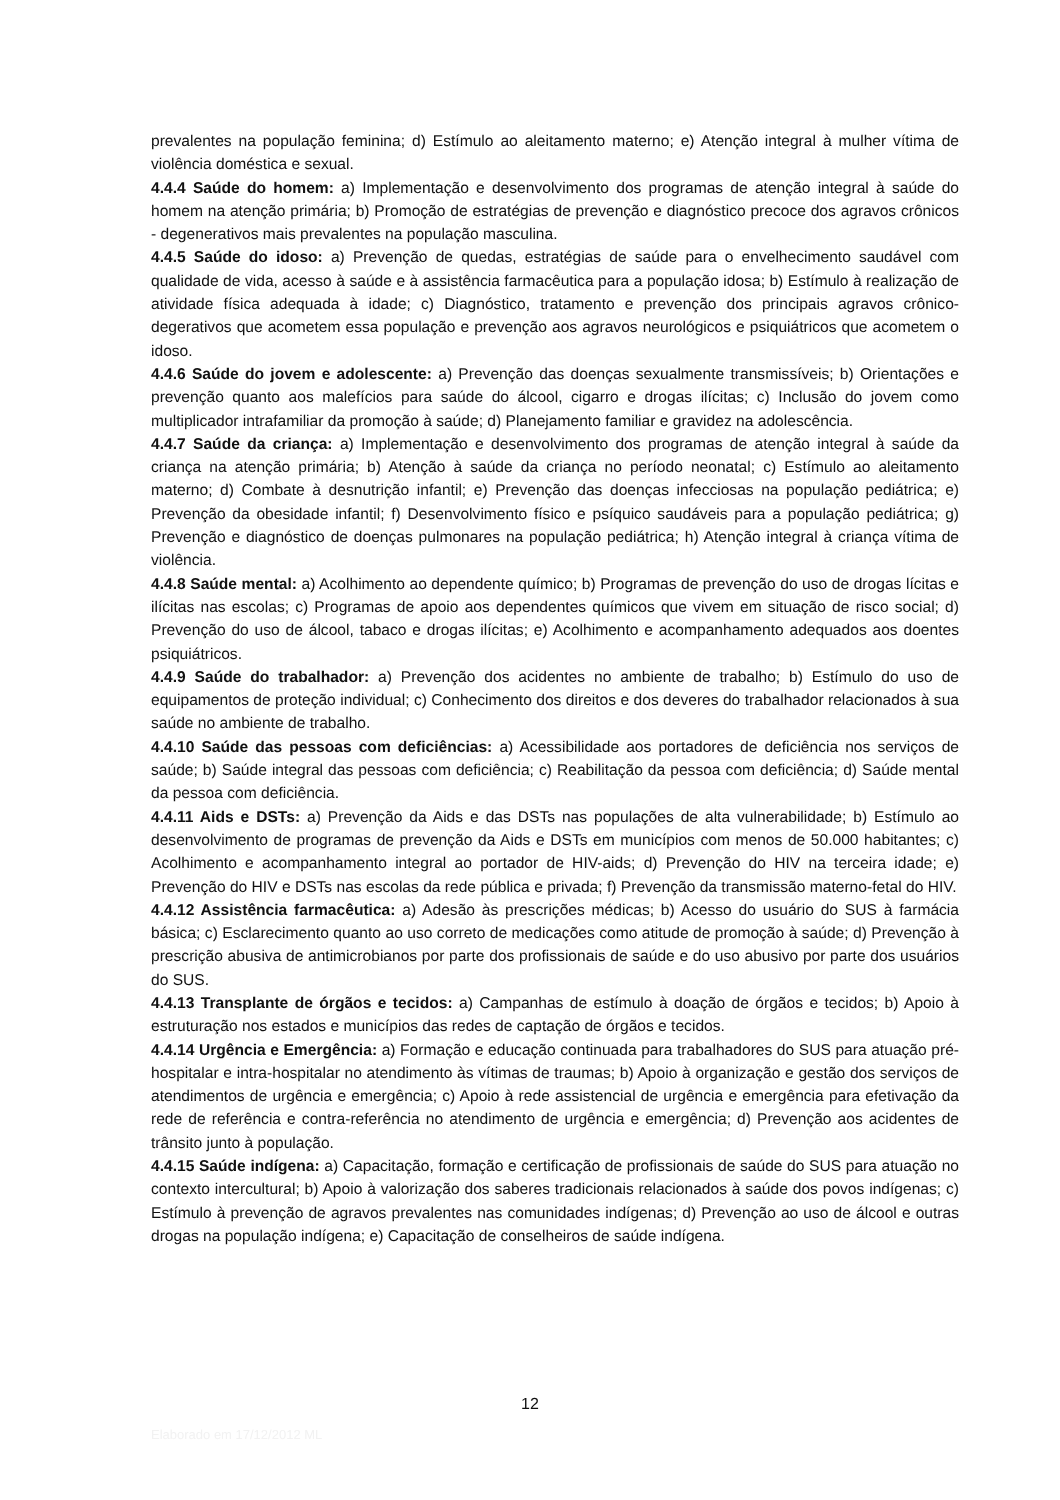prevalentes na população feminina; d) Estímulo ao aleitamento materno; e) Atenção integral à mulher vítima de violência doméstica e sexual.
4.4.4 Saúde do homem: a) Implementação e desenvolvimento dos programas de atenção integral à saúde do homem na atenção primária; b) Promoção de estratégias de prevenção e diagnóstico precoce dos agravos crônicos - degenerativos mais prevalentes na população masculina.
4.4.5 Saúde do idoso: a) Prevenção de quedas, estratégias de saúde para o envelhecimento saudável com qualidade de vida, acesso à saúde e à assistência farmacêutica para a população idosa; b) Estímulo à realização de atividade física adequada à idade; c) Diagnóstico, tratamento e prevenção dos principais agravos crônico-degerativos que acometem essa população e prevenção aos agravos neurológicos e psiquiátricos que acometem o idoso.
4.4.6 Saúde do jovem e adolescente: a) Prevenção das doenças sexualmente transmissíveis; b) Orientações e prevenção quanto aos malefícios para saúde do álcool, cigarro e drogas ilícitas; c) Inclusão do jovem como multiplicador intrafamiliar da promoção à saúde; d) Planejamento familiar e gravidez na adolescência.
4.4.7 Saúde da criança: a) Implementação e desenvolvimento dos programas de atenção integral à saúde da criança na atenção primária; b) Atenção à saúde da criança no período neonatal; c) Estímulo ao aleitamento materno; d) Combate à desnutrição infantil; e) Prevenção das doenças infecciosas na população pediátrica; e) Prevenção da obesidade infantil; f) Desenvolvimento físico e psíquico saudáveis para a população pediátrica; g) Prevenção e diagnóstico de doenças pulmonares na população pediátrica; h) Atenção integral à criança vítima de violência.
4.4.8 Saúde mental: a) Acolhimento ao dependente químico; b) Programas de prevenção do uso de drogas lícitas e ilícitas nas escolas; c) Programas de apoio aos dependentes químicos que vivem em situação de risco social; d) Prevenção do uso de álcool, tabaco e drogas ilícitas; e) Acolhimento e acompanhamento adequados aos doentes psiquiátricos.
4.4.9 Saúde do trabalhador: a) Prevenção dos acidentes no ambiente de trabalho; b) Estímulo do uso de equipamentos de proteção individual; c) Conhecimento dos direitos e dos deveres do trabalhador relacionados à sua saúde no ambiente de trabalho.
4.4.10 Saúde das pessoas com deficiências: a) Acessibilidade aos portadores de deficiência nos serviços de saúde; b) Saúde integral das pessoas com deficiência; c) Reabilitação da pessoa com deficiência; d) Saúde mental da pessoa com deficiência.
4.4.11 Aids e DSTs: a) Prevenção da Aids e das DSTs nas populações de alta vulnerabilidade; b) Estímulo ao desenvolvimento de programas de prevenção da Aids e DSTs em municípios com menos de 50.000 habitantes; c) Acolhimento e acompanhamento integral ao portador de HIV-aids; d) Prevenção do HIV na terceira idade; e) Prevenção do HIV e DSTs nas escolas da rede pública e privada; f) Prevenção da transmissão materno-fetal do HIV.
4.4.12 Assistência farmacêutica: a) Adesão às prescrições médicas; b) Acesso do usuário do SUS à farmácia básica; c) Esclarecimento quanto ao uso correto de medicações como atitude de promoção à saúde; d) Prevenção à prescrição abusiva de antimicrobianos por parte dos profissionais de saúde e do uso abusivo por parte dos usuários do SUS.
4.4.13 Transplante de órgãos e tecidos: a) Campanhas de estímulo à doação de órgãos e tecidos; b) Apoio à estruturação nos estados e municípios das redes de captação de órgãos e tecidos.
4.4.14 Urgência e Emergência: a) Formação e educação continuada para trabalhadores do SUS para atuação pré-hospitalar e intra-hospitalar no atendimento às vítimas de traumas; b) Apoio à organização e gestão dos serviços de atendimentos de urgência e emergência; c) Apoio à rede assistencial de urgência e emergência para efetivação da rede de referência e contra-referência no atendimento de urgência e emergência; d) Prevenção aos acidentes de trânsito junto à população.
4.4.15 Saúde indígena: a) Capacitação, formação e certificação de profissionais de saúde do SUS para atuação no contexto intercultural; b) Apoio à valorização dos saberes tradicionais relacionados à saúde dos povos indígenas; c) Estímulo à prevenção de agravos prevalentes nas comunidades indígenas; d) Prevenção ao uso de álcool e outras drogas na população indígena; e) Capacitação de conselheiros de saúde indígena.
12
Elaborado em 17/12/2012 ML